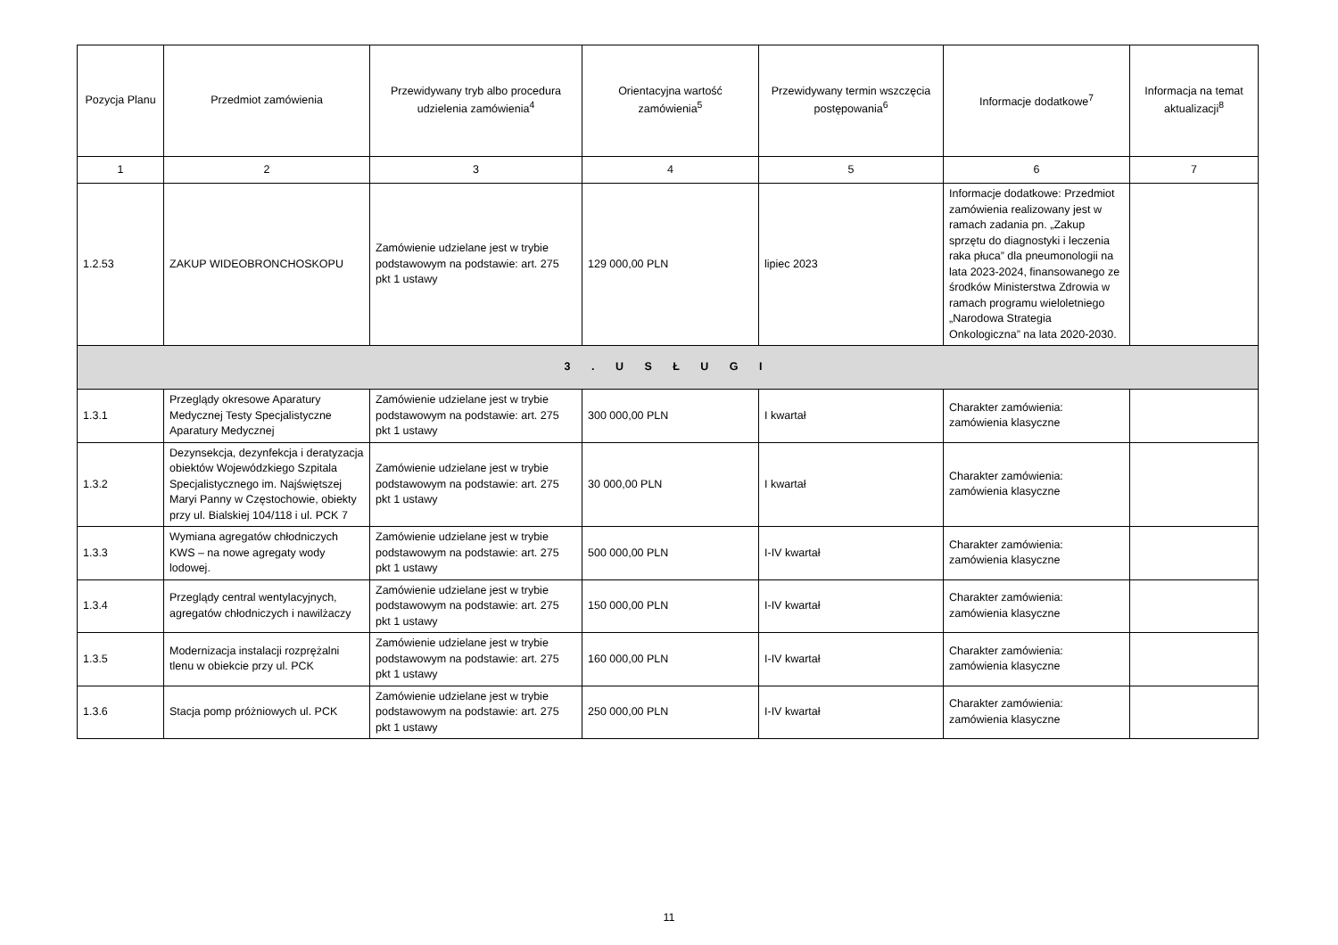| Pozycja Planu | Przedmiot zamówienia | Przewidywany tryb albo procedura udzielenia zamówienia<sup>4</sup> | Orientacyjna wartość zamówienia<sup>5</sup> | Przewidywany termin wszczęcia postępowania<sup>6</sup> | Informacje dodatkowe<sup>7</sup> | Informacja na temat aktualizacji<sup>8</sup> |
| --- | --- | --- | --- | --- | --- | --- |
| 1 | 2 | 3 | 4 | 5 | 6 | 7 |
| 1.2.53 | ZAKUP WIDEOBRONCHOSKOPU | Zamówienie udzielane jest w trybie podstawowym na podstawie: art. 275 pkt 1 ustawy | 129 000,00 PLN | lipiec 2023 | Informacje dodatkowe: Przedmiot zamówienia realizowany jest w ramach zadania pn. „Zakup sprzętu do diagnostyki i leczenia raka płuca” dla pneumonologii na lata 2023-2024, finansowanego ze środków Ministerstwa Zdrowia w ramach programu wieloletniego „Narodowa Strategia Onkologiczna” na lata 2020-2030. | |
| 3 . U S Ł U G I | | | | | | |
| 1.3.1 | Przeglądy okresowe Aparatury Medycznej Testy Specjalistyczne Aparatury Medycznej | Zamówienie udzielane jest w trybie podstawowym na podstawie: art. 275 pkt 1 ustawy | 300 000,00 PLN | I kwartał | Charakter zamówienia: zamówienia klasyczne | |
| 1.3.2 | Dezynsekcja, dezynfekcja i deratyzacja obiektów Wojewódzkiego Szpitala Specjalistycznego im. Najświętszej Maryi Panny w Częstochowie, obiekty przy ul. Bialskiej 104/118 i ul. PCK 7 | Zamówienie udzielane jest w trybie podstawowym na podstawie: art. 275 pkt 1 ustawy | 30 000,00 PLN | I kwartał | Charakter zamówienia: zamówienia klasyczne | |
| 1.3.3 | Wymiana agregatów chłodniczych KWS – na nowe agregaty wody lodowej. | Zamówienie udzielane jest w trybie podstawowym na podstawie: art. 275 pkt 1 ustawy | 500 000,00 PLN | I-IV kwartał | Charakter zamówienia: zamówienia klasyczne | |
| 1.3.4 | Przeglądy central wentylacyjnych, agregatów chłodniczych i nawilżaczy | Zamówienie udzielane jest w trybie podstawowym na podstawie: art. 275 pkt 1 ustawy | 150 000,00 PLN | I-IV kwartał | Charakter zamówienia: zamówienia klasyczne | |
| 1.3.5 | Modernizacja instalacji rozprężalni tlenu w obiekcie przy ul. PCK | Zamówienie udzielane jest w trybie podstawowym na podstawie: art. 275 pkt 1 ustawy | 160 000,00 PLN | I-IV kwartał | Charakter zamówienia: zamówienia klasyczne | |
| 1.3.6 | Stacja pomp próżniowych ul. PCK | Zamówienie udzielane jest w trybie podstawowym na podstawie: art. 275 pkt 1 ustawy | 250 000,00 PLN | I-IV kwartał | Charakter zamówienia: zamówienia klasyczne | |
11